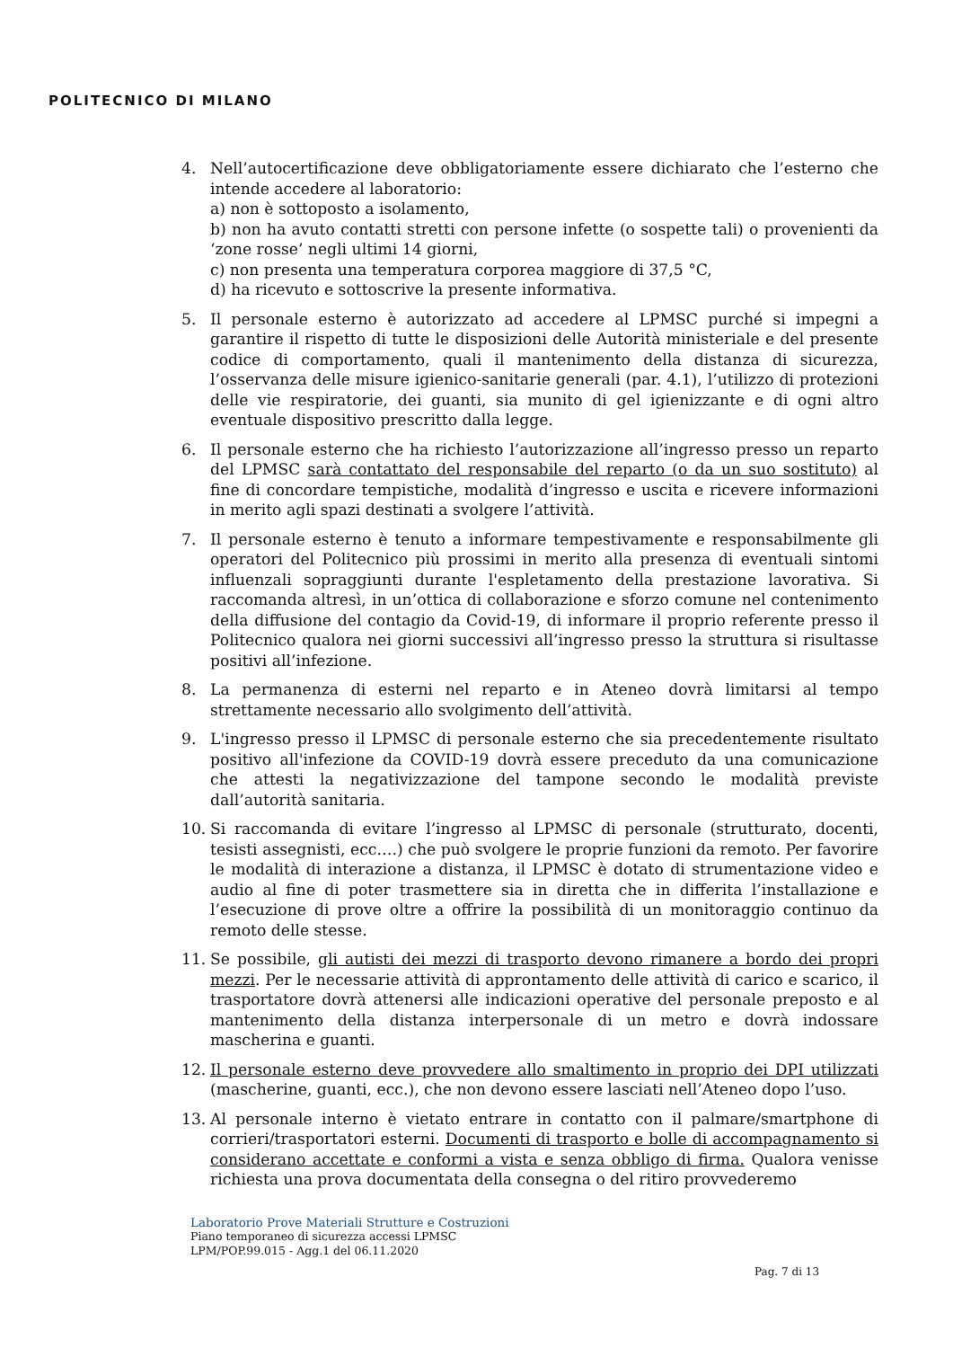POLITECNICO DI MILANO
4. Nell’autocertificazione deve obbligatoriamente essere dichiarato che l’esterno che intende accedere al laboratorio:
a) non è sottoposto a isolamento,
b) non ha avuto contatti stretti con persone infette (o sospette tali) o provenienti da ‘zone rosse’ negli ultimi 14 giorni,
c) non presenta una temperatura corporea maggiore di 37,5 °C,
d) ha ricevuto e sottoscrive la presente informativa.
5. Il personale esterno è autorizzato ad accedere al LPMSC purché si impegni a garantire il rispetto di tutte le disposizioni delle Autorità ministeriale e del presente codice di comportamento, quali il mantenimento della distanza di sicurezza, l’osservanza delle misure igienico-sanitarie generali (par. 4.1), l’utilizzo di protezioni delle vie respiratorie, dei guanti, sia munito di gel igienizzante e di ogni altro eventuale dispositivo prescritto dalla legge.
6. Il personale esterno che ha richiesto l’autorizzazione all’ingresso presso un reparto del LPMSC sarà contattato del responsabile del reparto (o da un suo sostituto) al fine di concordare tempistiche, modalità d’ingresso e uscita e ricevere informazioni in merito agli spazi destinati a svolgere l’attività.
7. Il personale esterno è tenuto a informare tempestivamente e responsabilmente gli operatori del Politecnico più prossimi in merito alla presenza di eventuali sintomi influenzali sopraggiunti durante l'espletamento della prestazione lavorativa. Si raccomanda altresì, in un’ottica di collaborazione e sforzo comune nel contenimento della diffusione del contagio da Covid-19, di informare il proprio referente presso il Politecnico qualora nei giorni successivi all’ingresso presso la struttura si risultasse positivi all’infezione.
8. La permanenza di esterni nel reparto e in Ateneo dovrà limitarsi al tempo strettamente necessario allo svolgimento dell’attività.
9. L'ingresso presso il LPMSC di personale esterno che sia precedentemente risultato positivo all'infezione da COVID-19 dovrà essere preceduto da una comunicazione che attesti la negativizzazione del tampone secondo le modalità previste dall’autorità sanitaria.
10. Si raccomanda di evitare l’ingresso al LPMSC di personale (strutturato, docenti, tesisti assegnisti, ecc.…) che può svolgere le proprie funzioni da remoto. Per favorire le modalità di interazione a distanza, il LPMSC è dotato di strumentazione video e audio al fine di poter trasmettere sia in diretta che in differita l’installazione e l’esecuzione di prove oltre a offrire la possibilità di un monitoraggio continuo da remoto delle stesse.
11. Se possibile, gli autisti dei mezzi di trasporto devono rimanere a bordo dei propri mezzi. Per le necessarie attività di approntamento delle attività di carico e scarico, il trasportatore dovrà attenersi alle indicazioni operative del personale preposto e al mantenimento della distanza interpersonale di un metro e dovrà indossare mascherina e guanti.
12. Il personale esterno deve provvedere allo smaltimento in proprio dei DPI utilizzati (mascherine, guanti, ecc.), che non devono essere lasciati nell’Ateneo dopo l’uso.
13. Al personale interno è vietato entrare in contatto con il palmare/smartphone di corrieri/trasportatori esterni. Documenti di trasporto e bolle di accompagnamento si considerano accettate e conformi a vista e senza obbligo di firma. Qualora venisse richiesta una prova documentata della consegna o del ritiro provvederemo
Laboratorio Prove Materiali Strutture e Costruzioni
Piano temporaneo di sicurezza accessi LPMSC
LPM/POP.99.015 - Agg.1 del 06.11.2020
Pag. 7 di 13